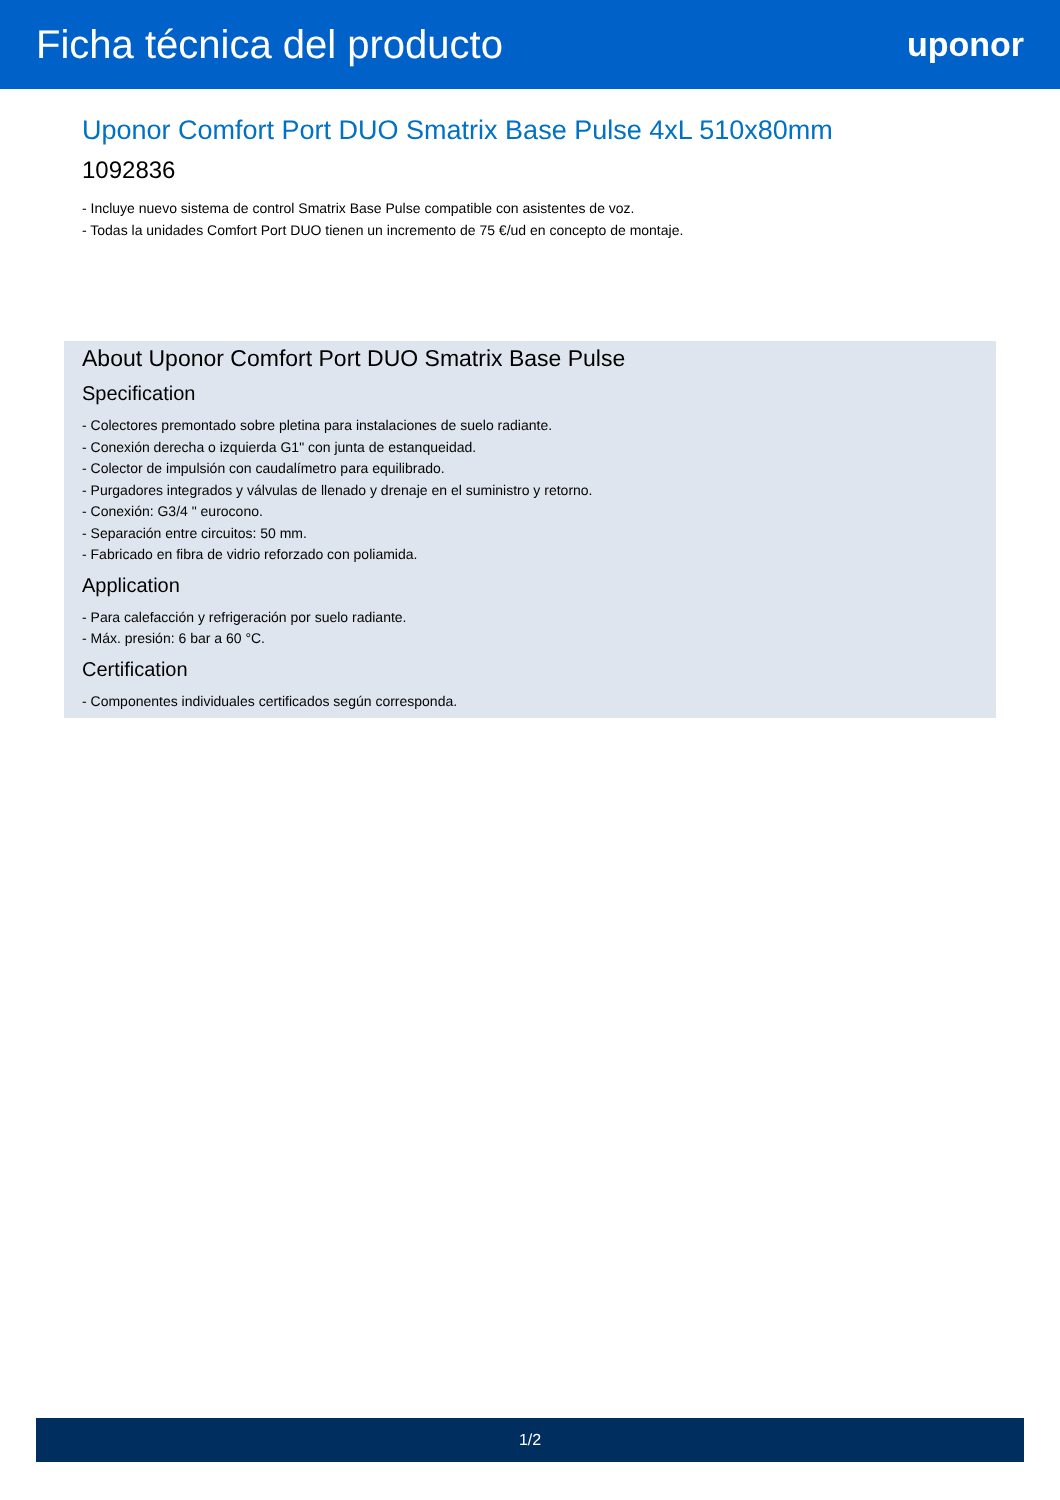Ficha técnica del producto
uponor
Uponor Comfort Port DUO Smatrix Base Pulse 4xL 510x80mm
1092836
- Incluye nuevo sistema de control Smatrix Base Pulse compatible con asistentes de voz.
- Todas la unidades Comfort Port DUO tienen un incremento de 75 €/ud en concepto de montaje.
About Uponor Comfort Port DUO Smatrix Base Pulse
Specification
- Colectores premontado sobre pletina para instalaciones de suelo radiante.
- Conexión derecha o izquierda G1" con junta de estanqueidad.
- Colector de impulsión con caudalímetro para equilibrado.
- Purgadores integrados y válvulas de llenado y drenaje en el suministro y retorno.
- Conexión: G3/4 " eurocono.
- Separación entre circuitos: 50 mm.
- Fabricado en fibra de vidrio reforzado con poliamida.
Application
- Para calefacción y refrigeración por suelo radiante.
- Máx. presión: 6 bar a 60 °C.
Certification
- Componentes individuales certificados según corresponda.
1/2